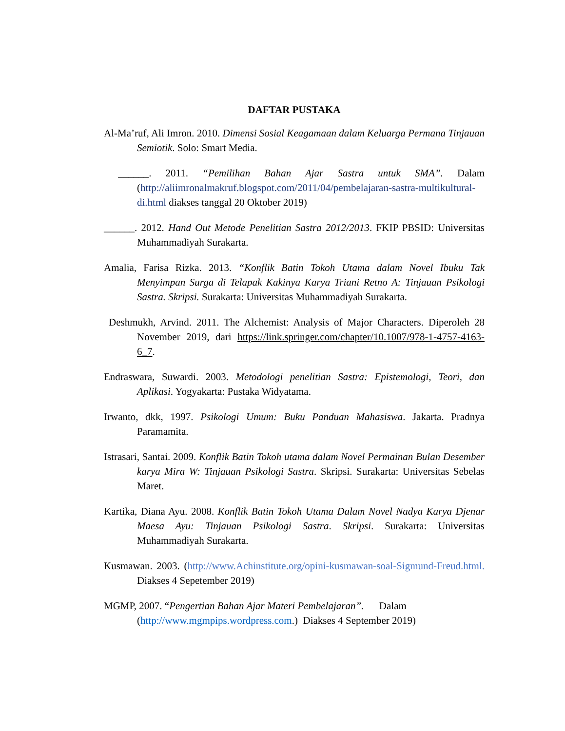DAFTAR PUSTAKA
Al-Ma’ruf, Ali Imron. 2010. Dimensi Sosial Keagamaan dalam Keluarga Permana Tinjauan Semiotik. Solo: Smart Media.
______. 2011. “Pemilihan Bahan Ajar Sastra untuk SMA”. Dalam (http://aliimronalmakruf.blogspot.com/2011/04/pembelajaran-sastra-multikultural-di.html diakses tanggal 20 Oktober 2019)
______. 2012. Hand Out Metode Penelitian Sastra 2012/2013. FKIP PBSID: Universitas Muhammadiyah Surakarta.
Amalia, Farisa Rizka. 2013. “Konflik Batin Tokoh Utama dalam Novel Ibuku Tak Menyimpan Surga di Telapak Kakinya Karya Triani Retno A: Tinjauan Psikologi Sastra. Skripsi. Surakarta: Universitas Muhammadiyah Surakarta.
Deshmukh, Arvind. 2011. The Alchemist: Analysis of Major Characters. Diperoleh 28 November 2019, dari https://link.springer.com/chapter/10.1007/978-1-4757-4163-6_7.
Endraswara, Suwardi. 2003. Metodologi penelitian Sastra: Epistemologi, Teori, dan Aplikasi. Yogyakarta: Pustaka Widyatama.
Irwanto, dkk, 1997. Psikologi Umum: Buku Panduan Mahasiswa. Jakarta. Pradnya Paramamita.
Istrasari, Santai. 2009. Konflik Batin Tokoh utama dalam Novel Permainan Bulan Desember karya Mira W: Tinjauan Psikologi Sastra. Skripsi. Surakarta: Universitas Sebelas Maret.
Kartika, Diana Ayu. 2008. Konflik Batin Tokoh Utama Dalam Novel Nadya Karya Djenar Maesa Ayu: Tinjauan Psikologi Sastra. Skripsi. Surakarta: Universitas Muhammadiyah Surakarta.
Kusmawan. 2003. (http://www.Achinstitute.org/opini-kusmawan-soal-Sigmund-Freud.html. Diakses 4 Sepetember 2019)
MGMP, 2007. “Pengertian Bahan Ajar Materi Pembelajaran”. Dalam (http://www.mgmpips.wordpress.com.) Diakses 4 September 2019)